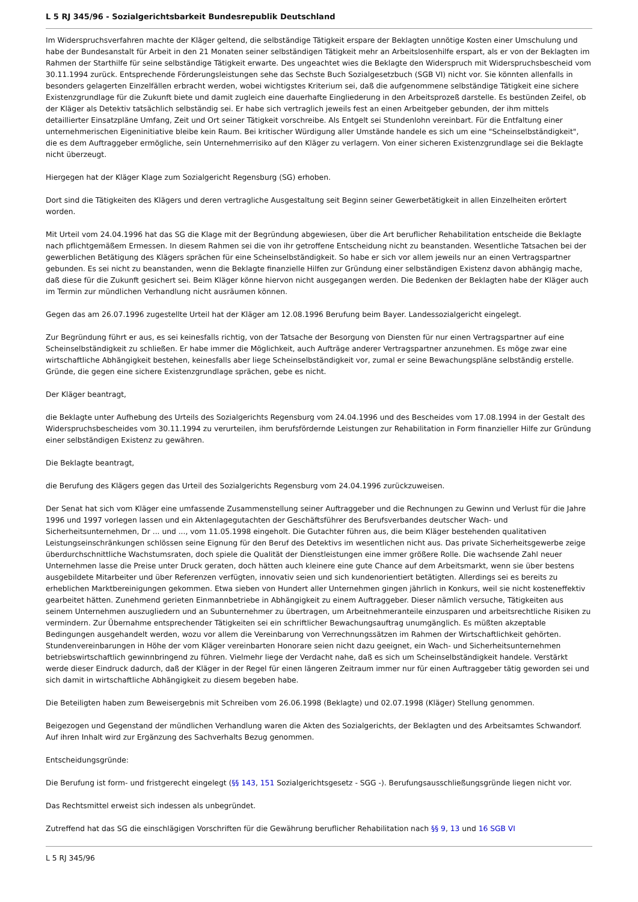L 5 RJ 345/96 - Sozialgerichtsbarkeit Bundesrepublik Deutschland
Im Widerspruchsverfahren machte der Kläger geltend, die selbständige Tätigkeit erspare der Beklagten unnötige Kosten einer Umschulung und habe der Bundesanstalt für Arbeit in den 21 Monaten seiner selbständigen Tätigkeit mehr an Arbeitslosenhilfe erspart, als er von der Beklagten im Rahmen der Starthilfe für seine selbständige Tätigkeit erwarte. Des ungeachtet wies die Beklagte den Widerspruch mit Widerspruchsbescheid vom 30.11.1994 zurück. Entsprechende Förderungsleistungen sehe das Sechste Buch Sozialgesetzbuch (SGB VI) nicht vor. Sie könnten allenfalls in besonders gelagerten Einzelfällen erbracht werden, wobei wichtigstes Kriterium sei, daß die aufgenommene selbständige Tätigkeit eine sichere Existenzgrundlage für die Zukunft biete und damit zugleich eine dauerhafte Eingliederung in den Arbeitsprozeß darstelle. Es bestünden Zeifel, ob der Kläger als Detektiv tatsächlich selbständig sei. Er habe sich vertraglich jeweils fest an einen Arbeitgeber gebunden, der ihm mittels detaillierter Einsatzpläne Umfang, Zeit und Ort seiner Tätigkeit vorschreibe. Als Entgelt sei Stundenlohn vereinbart. Für die Entfaltung einer unternehmerischen Eigeninitiative bleibe kein Raum. Bei kritischer Würdigung aller Umstände handele es sich um eine "Scheinselbständigkeit", die es dem Auftraggeber ermögliche, sein Unternehmerrisiko auf den Kläger zu verlagern. Von einer sicheren Existenzgrundlage sei die Beklagte nicht überzeugt.
Hiergegen hat der Kläger Klage zum Sozialgericht Regensburg (SG) erhoben.
Dort sind die Tätigkeiten des Klägers und deren vertragliche Ausgestaltung seit Beginn seiner Gewerbetätigkeit in allen Einzelheiten erörtert worden.
Mit Urteil vom 24.04.1996 hat das SG die Klage mit der Begründung abgewiesen, über die Art beruflicher Rehabilitation entscheide die Beklagte nach pflichtgemäßem Ermessen. In diesem Rahmen sei die von ihr getroffene Entscheidung nicht zu beanstanden. Wesentliche Tatsachen bei der gewerblichen Betätigung des Klägers sprächen für eine Scheinselbständigkeit. So habe er sich vor allem jeweils nur an einen Vertragspartner gebunden. Es sei nicht zu beanstanden, wenn die Beklagte finanzielle Hilfen zur Gründung einer selbständigen Existenz davon abhängig mache, daß diese für die Zukunft gesichert sei. Beim Kläger könne hiervon nicht ausgegangen werden. Die Bedenken der Beklagten habe der Kläger auch im Termin zur mündlichen Verhandlung nicht ausräumen können.
Gegen das am 26.07.1996 zugestellte Urteil hat der Kläger am 12.08.1996 Berufung beim Bayer. Landessozialgericht eingelegt.
Zur Begründung führt er aus, es sei keinesfalls richtig, von der Tatsache der Besorgung von Diensten für nur einen Vertragspartner auf eine Scheinselbständigkeit zu schließen. Er habe immer die Möglichkeit, auch Aufträge anderer Vertragspartner anzunehmen. Es möge zwar eine wirtschaftliche Abhängigkeit bestehen, keinesfalls aber liege Scheinselbständigkeit vor, zumal er seine Bewachungspläne selbständig erstelle. Gründe, die gegen eine sichere Existenzgrundlage sprächen, gebe es nicht.
Der Kläger beantragt,
die Beklagte unter Aufhebung des Urteils des Sozialgerichts Regensburg vom 24.04.1996 und des Bescheides vom 17.08.1994 in der Gestalt des Widerspruchsbescheides vom 30.11.1994 zu verurteilen, ihm berufsfördernde Leistungen zur Rehabilitation in Form finanzieller Hilfe zur Gründung einer selbständigen Existenz zu gewähren.
Die Beklagte beantragt,
die Berufung des Klägers gegen das Urteil des Sozialgerichts Regensburg vom 24.04.1996 zurückzuweisen.
Der Senat hat sich vom Kläger eine umfassende Zusammenstellung seiner Auftraggeber und die Rechnungen zu Gewinn und Verlust für die Jahre 1996 und 1997 vorlegen lassen und ein Aktenlagegutachten der Geschäftsführer des Berufsverbandes deutscher Wach- und Sicherheitsunternehmen, Dr ... und ..., vom 11.05.1998 eingeholt. Die Gutachter führen aus, die beim Kläger bestehenden qualitativen Leistungseinschränkungen schlössen seine Eignung für den Beruf des Detektivs im wesentlichen nicht aus. Das private Sicherheitsgewerbe zeige überdurchschnittliche Wachstumsraten, doch spiele die Qualität der Dienstleistungen eine immer größere Rolle. Die wachsende Zahl neuer Unternehmen lasse die Preise unter Druck geraten, doch hätten auch kleinere eine gute Chance auf dem Arbeitsmarkt, wenn sie über bestens ausgebildete Mitarbeiter und über Referenzen verfügten, innovativ seien und sich kundenorientiert betätigten. Allerdings sei es bereits zu erheblichen Marktbereinigungen gekommen. Etwa sieben von Hundert aller Unternehmen gingen jährlich in Konkurs, weil sie nicht kosteneffektiv gearbeitet hätten. Zunehmend gerieten Einmannbetriebe in Abhängigkeit zu einem Auftraggeber. Dieser nämlich versuche, Tätigkeiten aus seinem Unternehmen auszugliedern und an Subunternehmer zu übertragen, um Arbeitnehmeranteile einzusparen und arbeitsrechtliche Risiken zu vermindern. Zur Übernahme entsprechender Tätigkeiten sei ein schriftlicher Bewachungsauftrag unumgänglich. Es müßten akzeptable Bedingungen ausgehandelt werden, wozu vor allem die Vereinbarung von Verrechnungssätzen im Rahmen der Wirtschaftlichkeit gehörten. Stundenvereinbarungen in Höhe der vom Kläger vereinbarten Honorare seien nicht dazu geeignet, ein Wach- und Sicherheitsunternehmen betriebswirtschaftlich gewinnbringend zu führen. Vielmehr liege der Verdacht nahe, daß es sich um Scheinselbständigkeit handele. Verstärkt werde dieser Eindruck dadurch, daß der Kläger in der Regel für einen längeren Zeitraum immer nur für einen Auftraggeber tätig geworden sei und sich damit in wirtschaftliche Abhängigkeit zu diesem begeben habe.
Die Beteiligten haben zum Beweisergebnis mit Schreiben vom 26.06.1998 (Beklagte) und 02.07.1998 (Kläger) Stellung genommen.
Beigezogen und Gegenstand der mündlichen Verhandlung waren die Akten des Sozialgerichts, der Beklagten und des Arbeitsamtes Schwandorf. Auf ihren Inhalt wird zur Ergänzung des Sachverhalts Bezug genommen.
Entscheidungsgründe:
Die Berufung ist form- und fristgerecht eingelegt (§§ 143, 151 Sozialgerichtsgesetz - SGG -). Berufungsausschließungsgründe liegen nicht vor.
Das Rechtsmittel erweist sich indessen als unbegründet.
Zutreffend hat das SG die einschlägigen Vorschriften für die Gewährung beruflicher Rehabilitation nach §§ 9, 13 und 16 SGB VI
L 5 RJ 345/96